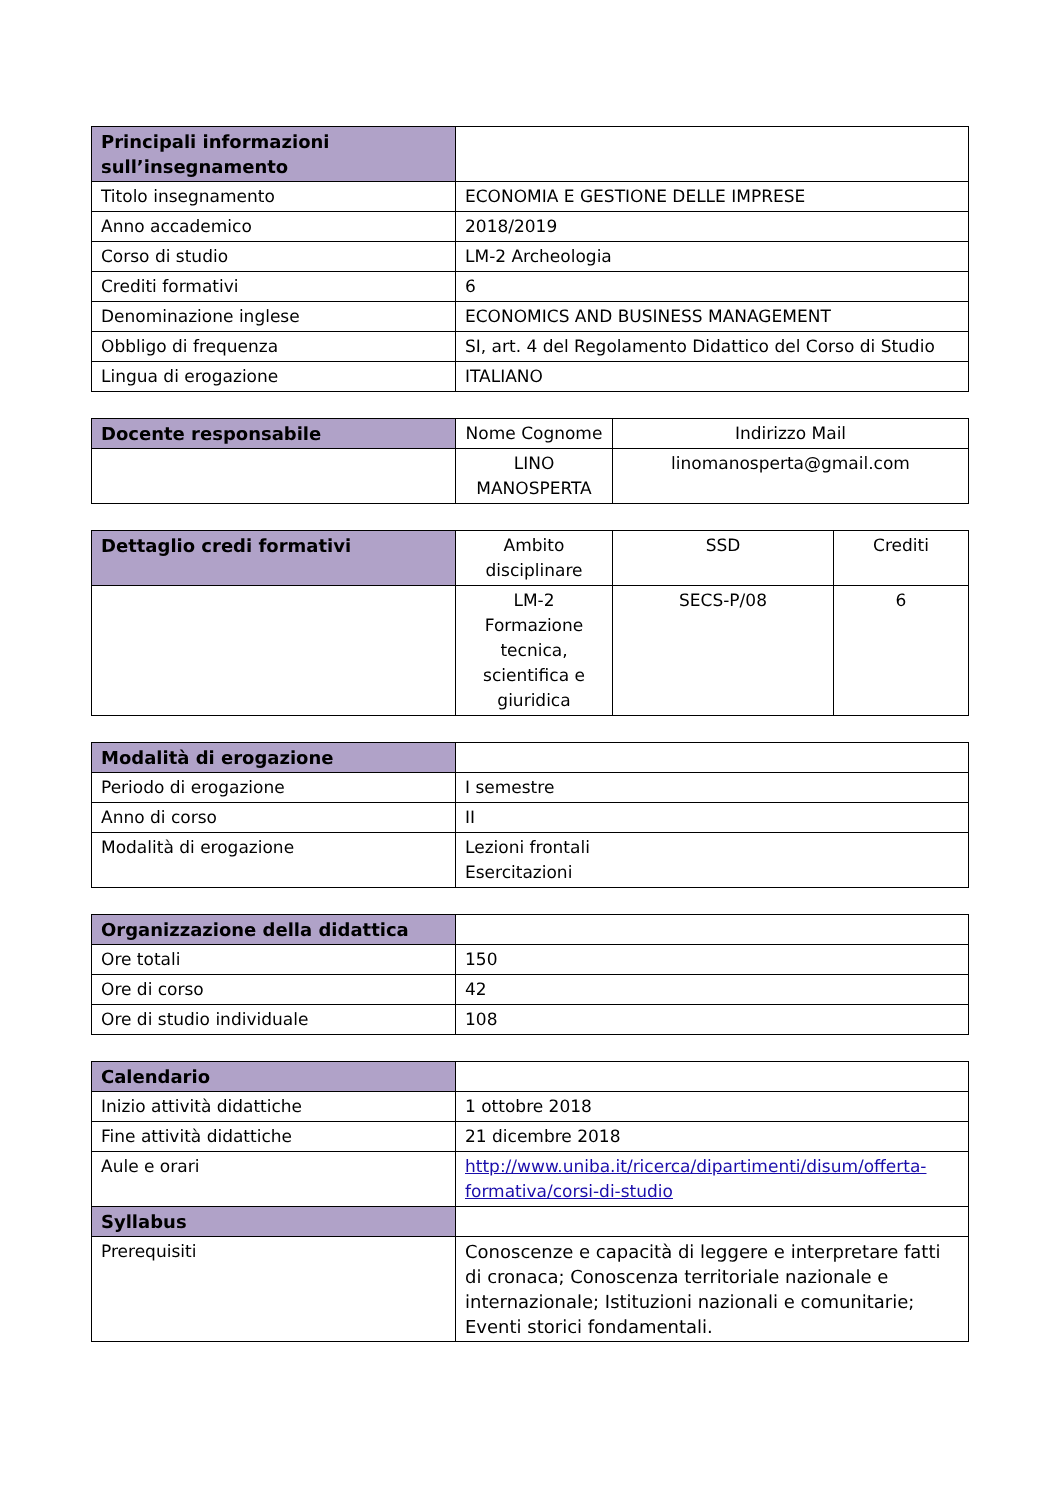| Principali informazioni sull’insegnamento | |
| Titolo insegnamento | ECONOMIA E GESTIONE DELLE IMPRESE |
| Anno accademico | 2018/2019 |
| Corso di studio | LM-2 Archeologia |
| Crediti formativi | 6 |
| Denominazione inglese | ECONOMICS AND BUSINESS MANAGEMENT |
| Obbligo di frequenza | SI, art. 4 del Regolamento Didattico del Corso di Studio |
| Lingua di erogazione | ITALIANO |
| Docente responsabile | Nome Cognome | Indirizzo Mail |
| | LINO MANOSPERTA | linomanosperta@gmail.com |
| Dettaglio credi formativi | Ambito disciplinare | SSD | Crediti |
| | LM-2 Formazione tecnica, scientifica e giuridica | SECS-P/08 | 6 |
| Modalità di erogazione | |
| Periodo di erogazione | I semestre |
| Anno di corso | II |
| Modalità di erogazione | Lezioni frontali Esercitazioni |
| Organizzazione della didattica | |
| Ore totali | 150 |
| Ore di corso | 42 |
| Ore di studio individuale | 108 |
| Calendario | |
| Inizio attività didattiche | 1 ottobre 2018 |
| Fine attività didattiche | 21 dicembre 2018 |
| Aule e orari | http://www.uniba.it/ricerca/dipartimenti/disum/offerta-formativa/corsi-di-studio |
| Syllabus | |
| Prerequisiti | Conoscenze e capacità di leggere e interpretare fatti di cronaca; Conoscenza territoriale nazionale e internazionale; Istituzioni nazionali e comunitarie; Eventi storici fondamentali. |